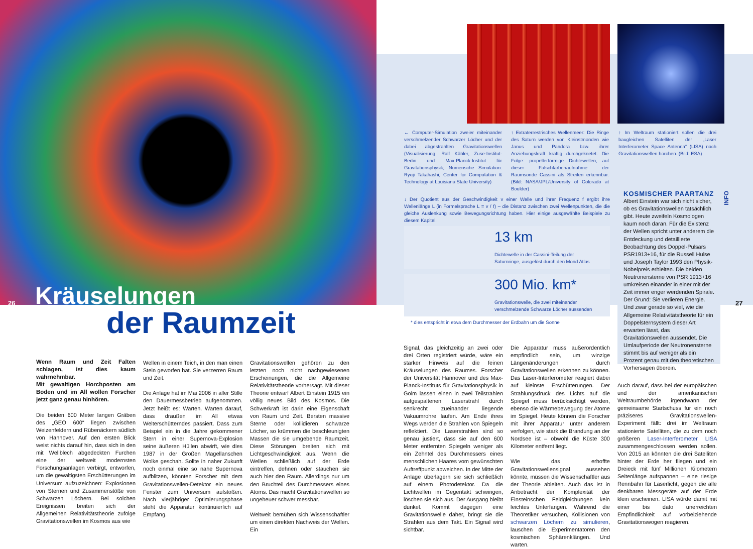26
Kräuselungen
der Raumzeit
27
← Computer-Simulation zweier miteinander verschmelzender Schwarzer Löcher und der dabei abgestrahlten Gravitationswellen (Visualisierung: Ralf Kähler, Zuse-Institut-Berlin und Max-Planck-Institut für Gravitationsphysik; Numerische Simulation: Ryoji Takahashi, Center for Computation & Technology at Louisiana State University)
↑ Extraterrestrisches Wellenmeer: Die Ringe des Saturn werden von Kleinstmonden wie Janus und Pandora bzw. ihrer Anziehungskraft kräftig durchgeknetet. Die Folge: propellerförmige Dichtewellen, auf dieser Falschfarbenaufnahme der Raumsonde Cassini als Streifen erkennbar. (Bild: NASA/JPL/University of Colorado at Boulder)
↑ Im Weltraum stationiert sollen die drei baugleichen Satelliten der „Laser Interferometer Space Antenna“ (LISA) nach Gravitationswellen horchen. (Bild: ESA)
↓ Der Quotient aus der Geschwindigkeit v einer Welle und ihrer Frequenz f ergibt ihre Wellenlänge L (in Formelsprache L = v / f) – die Distanz zwischen zwei Wellenpunkten, die die gleiche Auslenkung sowie Bewegungsrichtung haben. Hier einige ausgewählte Beispiele zu diesem Kapitel.
13 km
Dichtewelle in der Cassini-Teilung der
Saturnringe, ausgelöst durch den Mond Atlas
300 Mio. km*
Gravitationswelle, die zwei miteinander
verschmelzende Schwarze Löcher aussenden
* dies entspricht in etwa dem Durchmesser der Erdbahn um die Sonne
KOSMISCHER PAARTANZ
Albert Einstein war sich nicht sicher, ob es Gravitationswellen tatsächlich gibt. Heute zweifeln Kosmologen kaum noch daran. Für die Existenz der Wellen spricht unter anderem die Entdeckung und detaillierte Beobachtung des Doppel-Pulsars PSR1913+16, für die Russell Hulse und Joseph Taylor 1993 den Physik-Nobelpreis erhielten. Die beiden Neutronensterne von PSR 1913+16 umkreisen einander in einer mit der Zeit immer enger werdenden Spirale. Der Grund: Sie verlieren Energie. Und zwar gerade so viel, wie die Allgemeine Relativitätstheorie für ein Doppelsternsystem dieser Art erwarten lässt, das Gravitationswellen aussendet. Die Umlaufperiode der Neutronensterne stimmt bis auf weniger als ein Prozent genau mit den theoretischen Vorhersagen überein.
INFO
Wenn Raum und Zeit Falten schlagen, ist dies kaum wahrnehmbar.
Mit gewaltigen Horchposten am Boden und im All wollen Forscher jetzt ganz genau hinhören.
Die beiden 600 Meter langen Gräben des „GEO 600“ liegen zwischen Weizenfeldern und Rübenäckern südlich von Hannover. Auf den ersten Blick weist nichts darauf hin, dass sich in den mit Wellblech abgedeckten Furchen eine der weltweit modernsten Forschungsanlagen verbirgt, entworfen, um die gewaltigsten Erschütterungen im Universum aufzuzeichnen: Explosionen von Sternen und Zusammenstöße von Schwarzen Löchern. Bei solchen Ereignissen breiten sich der Allgemeinen Relativitätstheorie zufolge Gravitationswellen im Kosmos aus wie
Wellen in einem Teich, in den man einen Stein geworfen hat. Sie verzerren Raum und Zeit.
Die Anlage hat im Mai 2006 in aller Stille den Dauermessbetrieb aufgenommen. Jetzt heißt es: Warten. Warten darauf, dass draußen im All etwas Welterschütterndes passiert. Dass zum Beispiel ein in die Jahre gekommener Stern in einer Supernova-Explosion seine äußeren Hüllen abwirft, wie dies 1987 in der Großen Magellanschen Wolke geschah. Sollte in naher Zukunft noch einmal eine so nahe Supernova aufblitzen, könnten Forscher mit dem Gravitationswellen-Detektor ein neues Fenster zum Universum aufstoßen. Nach vierjähriger Optimierungsphase steht die Apparatur kontinuierlich auf Empfang.
Gravitationswellen gehören zu den letzten noch nicht nachgewiesenen Erscheinungen, die die Allgemeine Relativitätstheorie vorhersagt. Mit dieser Theorie entwarf Albert Einstein 1915 ein völlig neues Bild des Kosmos. Die Schwerkraft ist darin eine Eigenschaft von Raum und Zeit. Bersten massive Sterne oder kollidieren schwarze Löcher, so krümmen die beschleunigten Massen die sie umgebende Raumzeit. Diese Störungen breiten sich mit Lichtgeschwindigkeit aus. Wenn die Wellen schließlich auf der Erde eintreffen, dehnen oder stauchen sie auch hier den Raum. Allerdings nur um den Bruchteil des Durchmessers eines Atoms. Das macht Gravitationswellen so ungeheuer schwer messbar.
Weltweit bemühen sich Wissenschaftler um einen direkten Nachweis der Wellen. Ein
Signal, das gleichzeitig an zwei oder drei Orten registriert würde, wäre ein starker Hinweis auf die feinen Kräuselungen des Raumes. Forscher der Universität Hannover und des Max-Planck-Instituts für Gravitationsphysik in Golm lassen einen in zwei Teilstrahlen aufgespaltenen Laserstrahl durch senkrecht zueinander liegende Vakuumrohre laufen. Am Ende ihres Wegs werden die Strahlen von Spiegeln reflektiert. Die Laserstrahlen sind so genau justiert, dass sie auf den 600 Meter entfernten Spiegeln weniger als ein Zehntel des Durchmessers eines menschlichen Haares vom gewünschten Auftreffpunkt abweichen. In der Mitte der Anlage überlagern sie sich schließlich auf einem Photodetektor. Da die Lichtwellen im Gegentakt schwingen, löschen sie sich aus. Der Ausgang bleibt dunkel. Kommt dagegen eine Gravitationswelle daher, bringt sie die Strahlen aus dem Takt. Ein Signal wird sichtbar.
Die Apparatur muss außerordentlich empfindlich sein, um winzige Längenänderungen durch Gravitationswellen erkennen zu können. Das Laser-Interferometer reagiert dabei auf kleinste Erschütterungen. Der Strahlungsdruck des Lichts auf die Spiegel muss berücksichtigt werden, ebenso die Wärmebewegung der Atome im Spiegel. Heute können die Forscher mit ihrer Apparatur unter anderem verfolgen, wie stark die Brandung an der Nordsee ist – obwohl die Küste 300 Kilometer entfernt liegt.
Wie das erhoffte Gravitationswellensignal aussehen könnte, müssen die Wissenschaftler aus der Theorie ableiten. Auch das ist in Anbetracht der Komplexität der Einsteinschen Feldgleichungen kein leichtes Unterfangen. Während die Theoretiker versuchen, Kollisionen von schwarzen Löchern zu simulieren, lauschen die Experimentatoren den kosmischen Sphärenklängen. Und warten.
Auch darauf, dass bei der europäischen und der amerikanischen Weltraumbehörde irgendwann der gemeinsame Startschuss für ein noch präziseres Gravitationswellen-Experiment fällt: drei im Weltraum stationierte Satelliten, die zu dem noch größeren Laser-Interferometer LISA zusammengeschlossen werden sollen. Von 2015 an könnten die drei Satelliten hinter der Erde her fliegen und ein Dreieck mit fünf Millionen Kilometern Seitenlänge aufspannen – eine riesige Rennbahn für Laserlicht, gegen die alle denkbaren Messgeräte auf der Erde klein erscheinen. LISA würde damit mit einer bis dato unerreichten Empfindlichkeit auf vorbeiziehende Gravitationswogen reagieren.